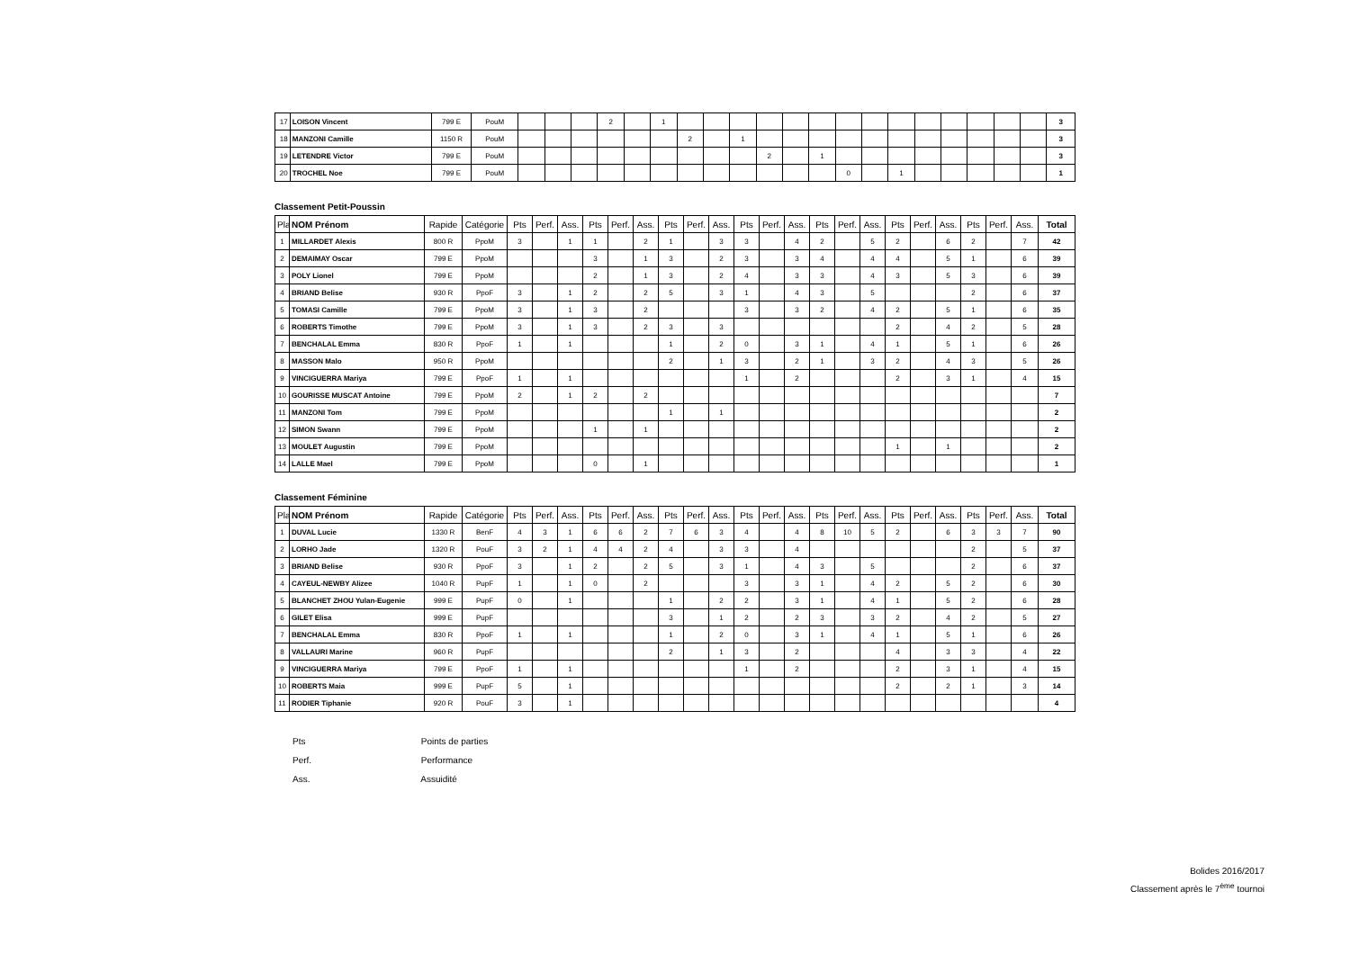| 17 | LOISON Vincent | 799 E | PouM | | | | 2 | | 1 | | | | | | | | | | | | | | | 3 |
| 18 | MANZONI Camille | 1150 R | PouM | | | | | | | 2 | | 1 | | | | | | | | | | | | 3 |
| 19 | LETENDRE Victor | 799 E | PouM | | | | | | | | | | 2 | | 1 | | | | | | | | | 3 |
| 20 | TROCHEL Noe | 799 E | PouM | | | | | | | | | | | | | 0 | | 1 | | | | | | 1 |
Classement Petit-Poussin
| Pla | NOM Prénom | Rapide | Catégorie | Pts | Perf. | Ass. | Pts | Perf. | Ass. | Pts | Perf. | Ass. | Pts | Perf. | Ass. | Pts | Perf. | Ass. | Pts | Perf. | Ass. | Pts | Perf. | Ass. | Total |
| --- | --- | --- | --- | --- | --- | --- | --- | --- | --- | --- | --- | --- | --- | --- | --- | --- | --- | --- | --- | --- | --- | --- | --- | --- | --- |
| 1 | MILLARDET Alexis | 800 R | PpoM | 3 | | 1 | 1 | | 2 | 1 | | 3 | 3 | | 4 | 2 | | 5 | 2 | | 6 | 2 | | 7 | 42 |
| 2 | DEMAIMAY Oscar | 799 E | PpoM | | | | 3 | | 1 | 3 | | 2 | 3 | | 3 | 4 | | 4 | 4 | | 5 | 1 | | 6 | 39 |
| 3 | POLY Lionel | 799 E | PpoM | | | | 2 | | 1 | 3 | | 2 | 4 | | 3 | 3 | | 4 | 3 | | 5 | 3 | | 6 | 39 |
| 4 | BRIAND Belise | 930 R | PpoF | 3 | | 1 | 2 | | 2 | 5 | | 3 | 1 | | 4 | 3 | | 5 | | | | 2 | | 6 | 37 |
| 5 | TOMASI Camille | 799 E | PpoM | 3 | | 1 | 3 | | 2 | | | | 3 | | 3 | 2 | | 4 | 2 | | 5 | 1 | | 6 | 35 |
| 6 | ROBERTS Timothe | 799 E | PpoM | 3 | | 1 | 3 | | 2 | 3 | | 3 | | | | | | | 2 | | 4 | 2 | | 5 | 28 |
| 7 | BENCHALAL Emma | 830 R | PpoF | 1 | | 1 | | | | 1 | | 2 | 0 | | 3 | 1 | | 4 | 1 | | 5 | 1 | | 6 | 26 |
| 8 | MASSON Malo | 950 R | PpoM | | | | | | | 2 | | 1 | 3 | | 2 | 1 | | 3 | 2 | | 4 | 3 | | 5 | 26 |
| 9 | VINCIGUERRA Mariya | 799 E | PpoF | 1 | | 1 | | | | | | | 1 | | 2 | | | | 2 | | 3 | 1 | | 4 | 15 |
| 10 | GOURISSE MUSCAT Antoine | 799 E | PpoM | 2 | | 1 | 2 | | 2 | | | | | | | | | | | | | | | | 7 |
| 11 | MANZONI Tom | 799 E | PpoM | | | | | | | 1 | | 1 | | | | | | | | | | | | | 2 |
| 12 | SIMON Swann | 799 E | PpoM | | | | 1 | | 1 | | | | | | | | | | | | | | | | 2 |
| 13 | MOULET Augustin | 799 E | PpoM | | | | | | | | | | | | | | | | 1 | | 1 | | | | 2 |
| 14 | LALLE Mael | 799 E | PpoM | | | | 0 | | 1 | | | | | | | | | | | | | | | | 1 |
Classement Féminine
| Pla | NOM Prénom | Rapide | Catégorie | Pts | Perf. | Ass. | Pts | Perf. | Ass. | Pts | Perf. | Ass. | Pts | Perf. | Ass. | Pts | Perf. | Ass. | Pts | Perf. | Ass. | Pts | Perf. | Ass. | Total |
| --- | --- | --- | --- | --- | --- | --- | --- | --- | --- | --- | --- | --- | --- | --- | --- | --- | --- | --- | --- | --- | --- | --- | --- | --- | --- |
| 1 | DUVAL Lucie | 1330 R | BenF | 4 | 3 | 1 | 6 | 6 | 2 | 7 | 6 | 3 | 4 | | 4 | 8 | 10 | 5 | 2 | | 6 | 3 | 3 | 7 | 90 |
| 2 | LORHO Jade | 1320 R | PouF | 3 | 2 | 1 | 4 | 4 | 2 | 4 | | 3 | 3 | | 4 | | | | | | | 2 | | 5 | 37 |
| 3 | BRIAND Belise | 930 R | PpoF | 3 | | 1 | 2 | | 2 | 5 | | 3 | 1 | | 4 | 3 | | 5 | | | | 2 | | 6 | 37 |
| 4 | CAYEUL-NEWBY Alizee | 1040 R | PupF | 1 | | 1 | 0 | | 2 | | | | 3 | | 3 | 1 | | 4 | 2 | | 5 | 2 | | 6 | 30 |
| 5 | BLANCHET ZHOU Yulan-Eugenie | 999 E | PupF | 0 | | 1 | | | | 1 | | 2 | 2 | | 3 | 1 | | 4 | 1 | | 5 | 2 | | 6 | 28 |
| 6 | GILET Elisa | 999 E | PupF | | | | | | | 3 | | 1 | 2 | | 2 | 3 | | 3 | 2 | | 4 | 2 | | 5 | 27 |
| 7 | BENCHALAL Emma | 830 R | PpoF | 1 | | 1 | | | | 1 | | 2 | 0 | | 3 | 1 | | 4 | 1 | | 5 | 1 | | 6 | 26 |
| 8 | VALLAURI Marine | 960 R | PupF | | | | | | | 2 | | 1 | 3 | | 2 | | | | 4 | | 3 | 3 | | 4 | 22 |
| 9 | VINCIGUERRA Mariya | 799 E | PpoF | 1 | | 1 | | | | | | | 1 | | 2 | | | | 2 | | 3 | 1 | | 4 | 15 |
| 10 | ROBERTS Maia | 999 E | PupF | 5 | | 1 | | | | | | | | | | | | | 2 | | 2 | 1 | | 3 | 14 |
| 11 | RODIER Tiphanie | 920 R | PouF | 3 | | 1 | | | | | | | | | | | | | | | | | | | 4 |
Pts Points de parties
Perf. Performance
Ass. Assuidité
Bolides 2016/2017
Classement après le 7<sup>ème</sup> tournoi